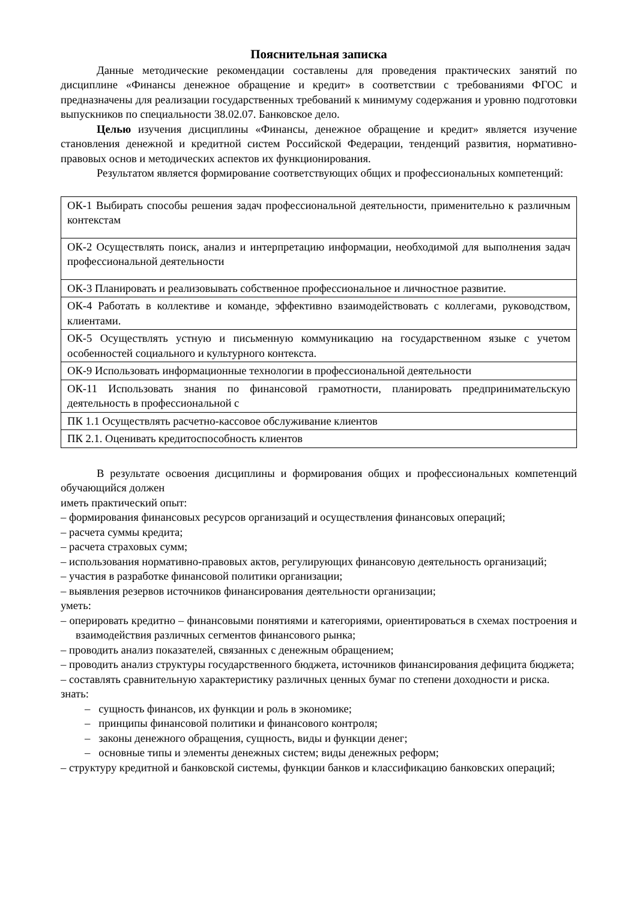Пояснительная записка
Данные методические рекомендации составлены для проведения практических занятий по дисциплине «Финансы денежное обращение и кредит» в соответствии с требованиями ФГОС и предназначены для реализации государственных требований к минимуму содержания и уровню подготовки выпускников по специальности 38.02.07. Банковское дело.
Целью изучения дисциплины «Финансы, денежное обращение и кредит» является изучение становления денежной и кредитной систем Российской Федерации, тенденций развития, нормативно-правовых основ и методических аспектов их функционирования.
Результатом является формирование соответствующих общих и профессиональных компетенций:
| ОК-1 Выбирать способы решения задач профессиональной деятельности, применительно к различным контекстам |
| ОК-2 Осуществлять поиск, анализ и интерпретацию информации, необходимой для выполнения задач профессиональной деятельности |
| ОК-3 Планировать и реализовывать собственное профессиональное и личностное развитие. |
| ОК-4 Работать в коллективе и команде, эффективно взаимодействовать с коллегами, руководством, клиентами. |
| ОК-5 Осуществлять устную и письменную коммуникацию на государственном языке с учетом особенностей социального и культурного контекста. |
| ОК-9 Использовать информационные технологии в профессиональной деятельности |
| ОК-11 Использовать знания по финансовой грамотности, планировать предпринимательскую деятельность в профессиональной с |
| ПК 1.1 Осуществлять расчетно-кассовое обслуживание клиентов |
| ПК 2.1. Оценивать кредитоспособность клиентов |
В результате освоения дисциплины и формирования общих и профессиональных компетенций обучающийся должен
иметь практический опыт:
– формирования финансовых ресурсов организаций и осуществления финансовых операций;
– расчета суммы кредита;
– расчета страховых сумм;
– использования нормативно-правовых актов, регулирующих финансовую деятельность организаций;
– участия в разработке финансовой политики организации;
– выявления резервов источников финансирования деятельности организации;
уметь:
– оперировать кредитно – финансовыми понятиями и категориями, ориентироваться в схемах построения и взаимодействия различных сегментов финансового рынка;
– проводить анализ показателей, связанных с денежным обращением;
– проводить анализ структуры государственного бюджета, источников финансирования дефицита бюджета;
– составлять сравнительную характеристику различных ценных бумаг по степени доходности и риска.
знать:
– сущность финансов, их функции и роль в экономике;
– принципы финансовой политики и финансового контроля;
– законы денежного обращения, сущность, виды и функции денег;
– основные типы и элементы денежных систем; виды денежных реформ;
– структуру кредитной и банковской системы, функции банков и классификацию банковских операций;